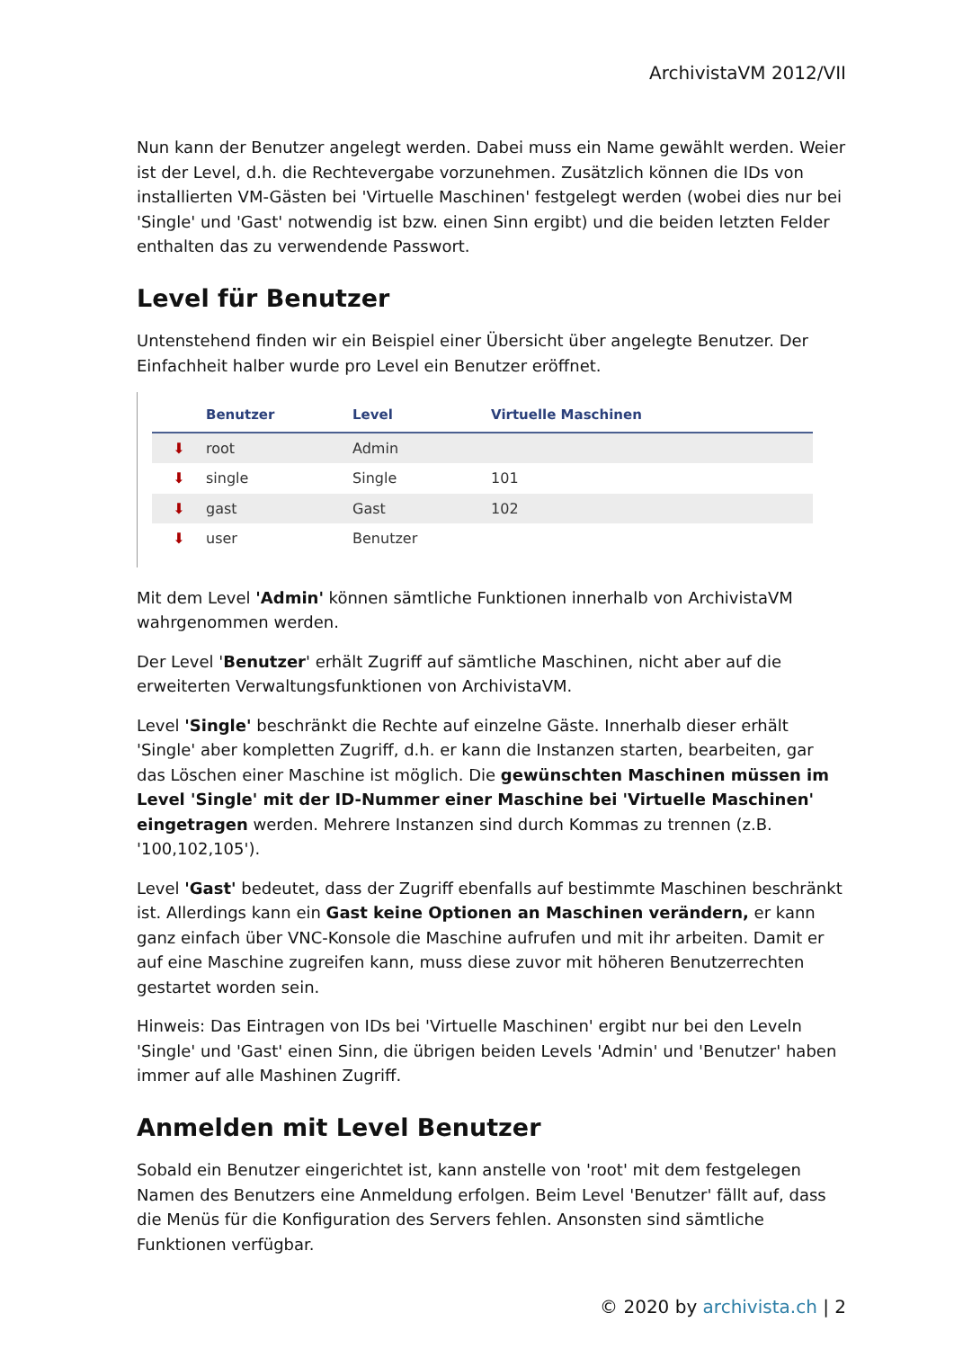ArchivistaVM 2012/VII
Nun kann der Benutzer angelegt werden. Dabei muss ein Name gewählt werden. Weier ist der Level, d.h. die Rechtevergabe vorzunehmen. Zusätzlich können die IDs von installierten VM-Gästen bei 'Virtuelle Maschinen' festgelegt werden (wobei dies nur bei 'Single' und 'Gast' notwendig ist bzw. einen Sinn ergibt) und die beiden letzten Felder enthalten das zu verwendende Passwort.
Level für Benutzer
Untenstehend finden wir ein Beispiel einer Übersicht über angelegte Benutzer. Der Einfachheit halber wurde pro Level ein Benutzer eröffnet.
| | Benutzer | Level | Virtuelle Maschinen |
| --- | --- | --- | --- |
| ⬇ | root | Admin | |
| ⬇ | single | Single | 101 |
| ⬇ | gast | Gast | 102 |
| ⬇ | user | Benutzer | |
Mit dem Level 'Admin' können sämtliche Funktionen innerhalb von ArchivistaVM wahrgenommen werden.
Der Level 'Benutzer' erhält Zugriff auf sämtliche Maschinen, nicht aber auf die erweiterten Verwaltungsfunktionen von ArchivistaVM.
Level 'Single' beschränkt die Rechte auf einzelne Gäste. Innerhalb dieser erhält 'Single' aber kompletten Zugriff, d.h. er kann die Instanzen starten, bearbeiten, gar das Löschen einer Maschine ist möglich. Die gewünschten Maschinen müssen im Level 'Single' mit der ID-Nummer einer Maschine bei 'Virtuelle Maschinen' eingetragen werden. Mehrere Instanzen sind durch Kommas zu trennen (z.B. '100,102,105').
Level 'Gast' bedeutet, dass der Zugriff ebenfalls auf bestimmte Maschinen beschränkt ist. Allerdings kann ein Gast keine Optionen an Maschinen verändern, er kann ganz einfach über VNC-Konsole die Maschine aufrufen und mit ihr arbeiten. Damit er auf eine Maschine zugreifen kann, muss diese zuvor mit höheren Benutzerrechten gestartet worden sein.
Hinweis: Das Eintragen von IDs bei 'Virtuelle Maschinen' ergibt nur bei den Leveln 'Single' und 'Gast' einen Sinn, die übrigen beiden Levels 'Admin' und 'Benutzer' haben immer auf alle Mashinen Zugriff.
Anmelden mit Level Benutzer
Sobald ein Benutzer eingerichtet ist, kann anstelle von 'root' mit dem festgelegen Namen des Benutzers eine Anmeldung erfolgen. Beim Level 'Benutzer' fällt auf, dass die Menüs für die Konfiguration des Servers fehlen. Ansonsten sind sämtliche Funktionen verfügbar.
© 2020 by archivista.ch | 2